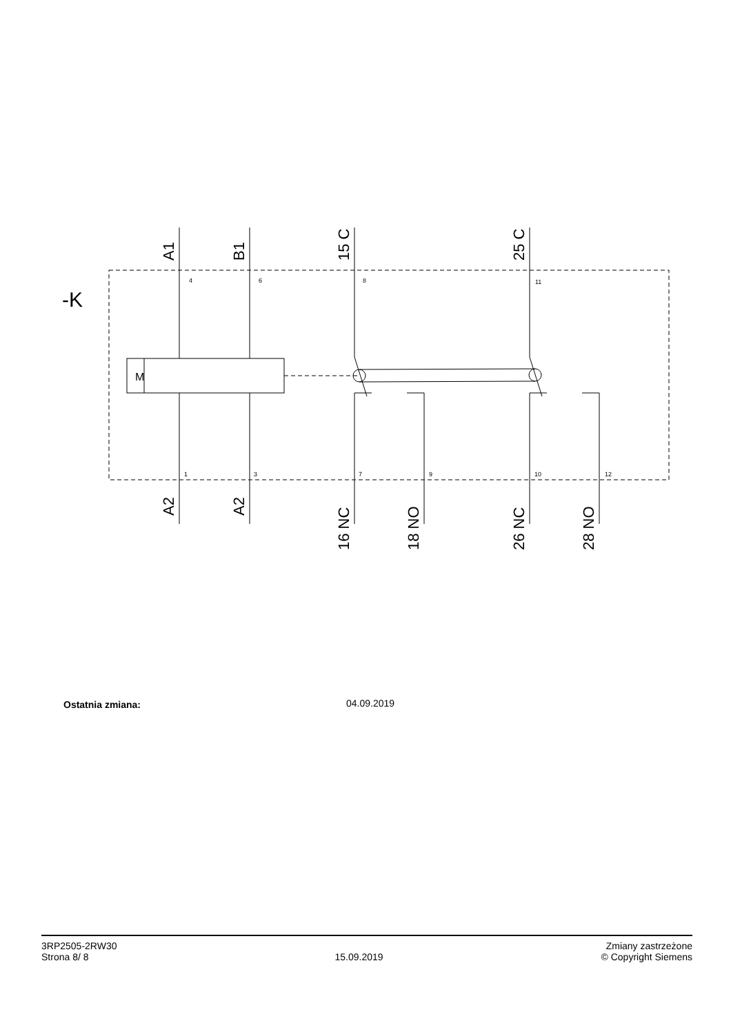-K
M
A1
B1
15 C
25 C
A2
A2
16 NC
18 NO
26 NC
28 NO
4
6
8
11
1
3
7
9
10
12
Ostatnia zmiana: 04.09.2019
3RP2505-2RW30
Strona 8/ 8
15.09.2019
Zmiany zastrzeżone
© Copyright Siemens